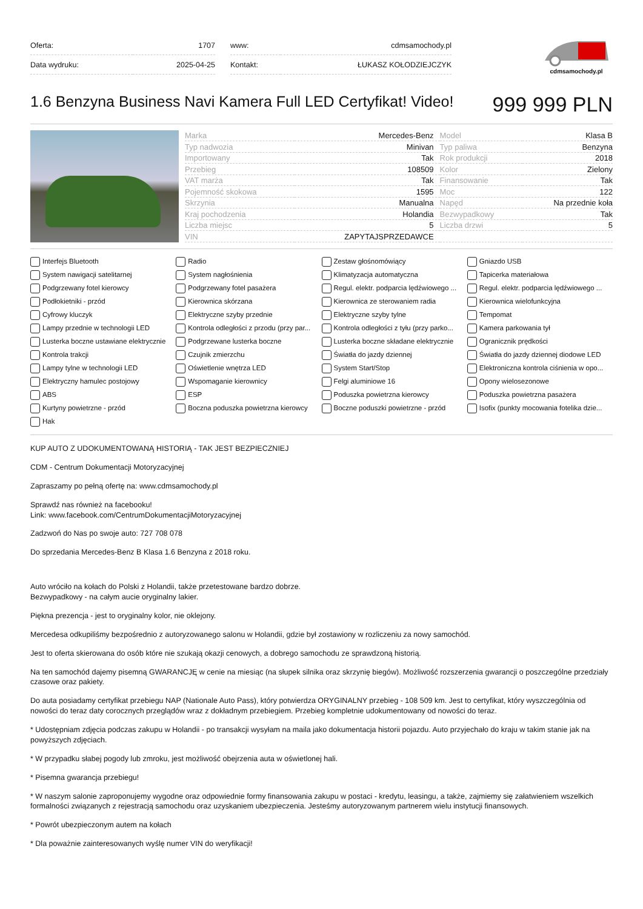| Oferta: | 1707 |
| Data wydruku: | 2025-04-25 |
| www: | cdmsamochody.pl |
| Kontakt: | ŁUKASZ KOŁODZIEJCZYK |
cdmsamochody.pl
1.6 Benzyna Business Navi Kamera Full LED Certyfikat! Video!
999 999 PLN
| Marka | Mercedes-Benz | Model | Klasa B |
| Typ nadwozia | Minivan | Typ paliwa | Benzyna |
| Importowany | Tak | Rok produkcji | 2018 |
| Przebieg | 108509 | Kolor | Zielony |
| VAT marża | Tak | Finansowanie | Tak |
| Pojemność skokowa | 1595 | Moc | 122 |
| Skrzynia | Manualna | Napęd | Na przednie koła |
| Kraj pochodzenia | Holandia | Bezwypadkowy | Tak |
| Liczba miejsc | 5 | Liczba drzwi | 5 |
| VIN | ZAPYTAJSPRZEDAWCE | | |
Interfejs Bluetooth
Radio
Zestaw głośnomówiący
Gniazdo USB
System nawigacji satelitarnej
System nagłośnienia
Klimatyzacja automatyczna
Tapicerka materiałowa
Podgrzewany fotel kierowcy
Podgrzewany fotel pasażera
Regul. elektr. podparcia lędźwiowego ...
Regul. elektr. podparcia lędźwiowego ...
Podłokietniki - przód
Kierownica skórzana
Kierownica ze sterowaniem radia
Kierownica wielofunkcyjna
Cyfrowy kluczyk
Elektryczne szyby przednie
Elektryczne szyby tylne
Tempomat
Lampy przednie w technologii LED
Kontrola odległości z przodu (przy par...
Kontrola odległości z tyłu (przy parko...
Kamera parkowania tył
Lusterka boczne ustawiane elektrycznie
Podgrzewane lusterka boczne
Lusterka boczne składane elektrycznie
Ogranicznik prędkości
Kontrola trakcji
Czujnik zmierzchu
Światła do jazdy dziennej
Światła do jazdy dziennej diodowe LED
Lampy tylne w technologii LED
Oświetlenie wnętrza LED
System Start/Stop
Elektroniczna kontrola ciśnienia w opo...
Elektryczny hamulec postojowy
Wspomaganie kierownicy
Felgi aluminiowe 16
Opony wielosezonowe
ABS
ESP
Poduszka powietrzna kierowcy
Poduszka powietrzna pasażera
Kurtyny powietrzne - przód
Boczna poduszka powietrzna kierowcy
Boczne poduszki powietrzne - przód
Isofix (punkty mocowania fotelika dzie...
Hak
KUP AUTO Z UDOKUMENTOWANĄ HISTORIĄ - TAK JEST BEZPIECZNIEJ
CDM - Centrum Dokumentacji Motoryzacyjnej
Zapraszamy po pełną ofertę na: www.cdmsamochody.pl
Sprawdź nas również na facebooku!
Link: www.facebook.com/CentrumDokumentacjiMotoryzacyjnej
Zadzwoń do Nas po swoje auto: 727 708 078
Do sprzedania Mercedes-Benz B Klasa 1.6 Benzyna z 2018 roku.
Auto wróciło na kołach do Polski z Holandii, także przetestowane bardzo dobrze.
Bezwypadkowy - na całym aucie oryginalny lakier.
Piękna prezencja - jest to oryginalny kolor, nie oklejony.
Mercedesa odkupiliśmy bezpośrednio z autoryzowanego salonu w Holandii, gdzie był zostawiony w rozliczeniu za nowy samochód.
Jest to oferta skierowana do osób które nie szukają okazji cenowych, a dobrego samochodu ze sprawdzoną historią.
Na ten samochód dajemy pisemną GWARANCJĘ w cenie na miesiąc (na słupek silnika oraz skrzynię biegów). Możliwość rozszerzenia gwarancji o poszczególne przedziały czasowe oraz pakiety.
Do auta posiadamy certyfikat przebiegu NAP (Nationale Auto Pass), który potwierdza ORYGINALNY przebieg - 108 509 km. Jest to certyfikat, który wyszczególnia od nowości do teraz daty corocznych przeglądów wraz z dokładnym przebiegiem. Przebieg kompletnie udokumentowany od nowości do teraz.
* Udostępniam zdjęcia podczas zakupu w Holandii - po transakcji wysyłam na maila jako dokumentacja historii pojazdu. Auto przyjechało do kraju w takim stanie jak na powyższych zdjęciach.
* W przypadku słabej pogody lub zmroku, jest możliwość obejrzenia auta w oświetlonej hali.
* Pisemna gwarancja przebiegu!
* W naszym salonie zaproponujemy wygodne oraz odpowiednie formy finansowania zakupu w postaci - kredytu, leasingu, a także, zajmiemy się załatwieniem wszelkich formalności związanych z rejestracją samochodu oraz uzyskaniem ubezpieczenia. Jesteśmy autoryzowanym partnerem wielu instytucji finansowych.
* Powrót ubezpieczonym autem na kołach
* Dla poważnie zainteresowanych wyślę numer VIN do weryfikacji!